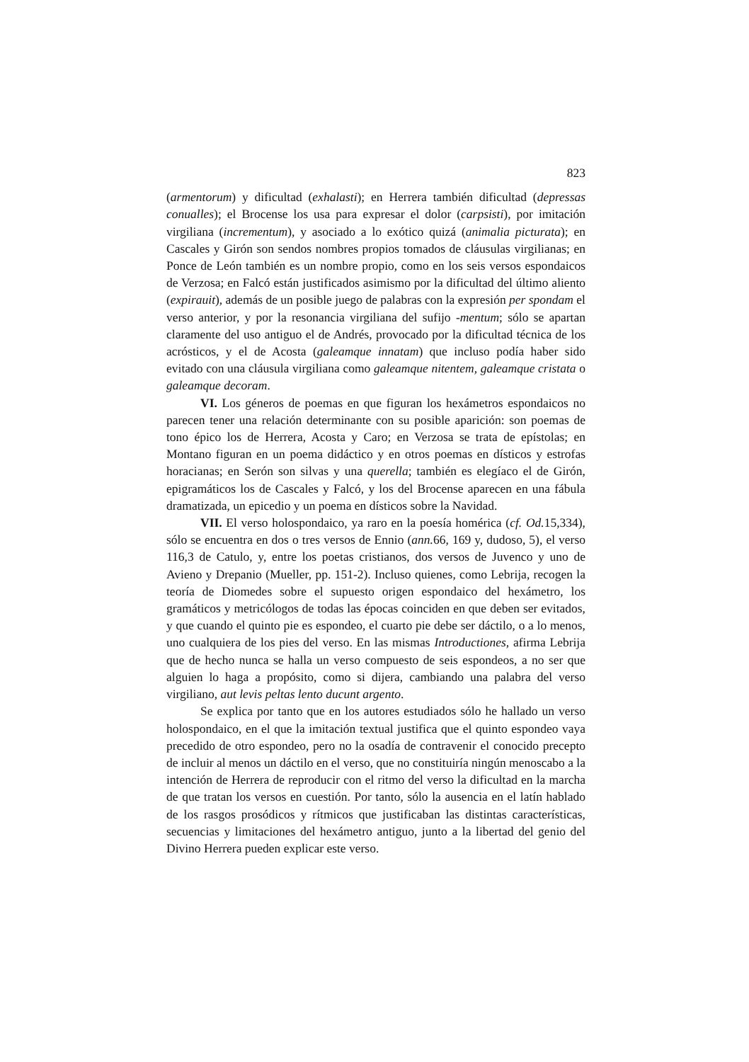823
(armentorum) y dificultad (exhalasti); en Herrera también dificultad (depressas conualles); el Brocense los usa para expresar el dolor (carpsisti), por imitación virgiliana (incrementum), y asociado a lo exótico quizá (animalia picturata); en Cascales y Girón son sendos nombres propios tomados de cláusulas virgilianas; en Ponce de León también es un nombre propio, como en los seis versos espondaicos de Verzosa; en Falcó están justificados asimismo por la dificultad del último aliento (expirauit), además de un posible juego de palabras con la expresión per spondam el verso anterior, y por la resonancia virgiliana del sufijo -mentum; sólo se apartan claramente del uso antiguo el de Andrés, provocado por la dificultad técnica de los acrósticos, y el de Acosta (galeamque innatam) que incluso podía haber sido evitado con una cláusula virgiliana como galeamque nitentem, galeamque cristata o galeamque decoram.
VI. Los géneros de poemas en que figuran los hexámetros espondaicos no parecen tener una relación determinante con su posible aparición: son poemas de tono épico los de Herrera, Acosta y Caro; en Verzosa se trata de epístolas; en Montano figuran en un poema didáctico y en otros poemas en dísticos y estrofas horacianas; en Serón son silvas y una querella; también es elegíaco el de Girón, epigramáticos los de Cascales y Falcó, y los del Brocense aparecen en una fábula dramatizada, un epicedio y un poema en dísticos sobre la Navidad.
VII. El verso holospondaico, ya raro en la poesía homérica (cf. Od. 15,334), sólo se encuentra en dos o tres versos de Ennio (ann. 66, 169 y, dudoso, 5), el verso 116,3 de Catulo, y, entre los poetas cristianos, dos versos de Juvenco y uno de Avieno y Drepanio (Mueller, pp. 151-2). Incluso quienes, como Lebrija, recogen la teoría de Diomedes sobre el supuesto origen espondaico del hexámetro, los gramáticos y metricólogos de todas las épocas coinciden en que deben ser evitados, y que cuando el quinto pie es espondeo, el cuarto pie debe ser dáctilo, o a lo menos, uno cualquiera de los pies del verso. En las mismas Introductiones, afirma Lebrija que de hecho nunca se halla un verso compuesto de seis espondeos, a no ser que alguien lo haga a propósito, como si dijera, cambiando una palabra del verso virgiliano, aut levis peltas lento ducunt argento.
Se explica por tanto que en los autores estudiados sólo he hallado un verso holospondaico, en el que la imitación textual justifica que el quinto espondeo vaya precedido de otro espondeo, pero no la osadía de contravenir el conocido precepto de incluir al menos un dáctilo en el verso, que no constituiría ningún menoscabo a la intención de Herrera de reproducir con el ritmo del verso la dificultad en la marcha de que tratan los versos en cuestión. Por tanto, sólo la ausencia en el latín hablado de los rasgos prosódicos y rítmicos que justificaban las distintas características, secuencias y limitaciones del hexámetro antiguo, junto a la libertad del genio del Divino Herrera pueden explicar este verso.